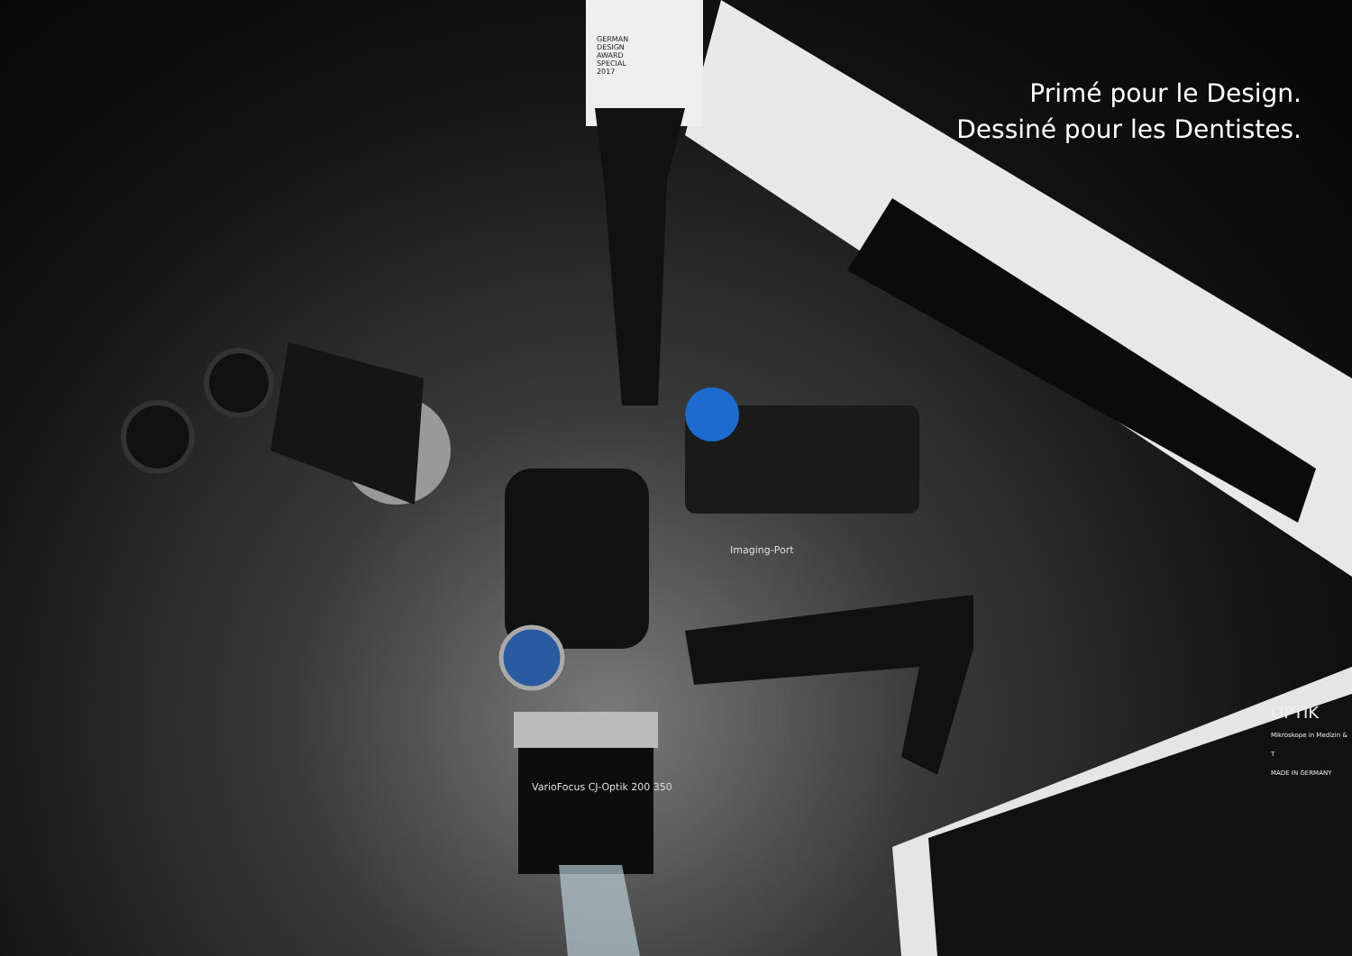Primé pour le Design.
Dessiné pour les Dentistes.
GERMAN DESIGN AWARD SPECIAL 2017
Imaging-Port
VarioFocus CJ-Optik 200 350
OPTIK
Mikroskope in Medizin & T
MADE IN GERMANY